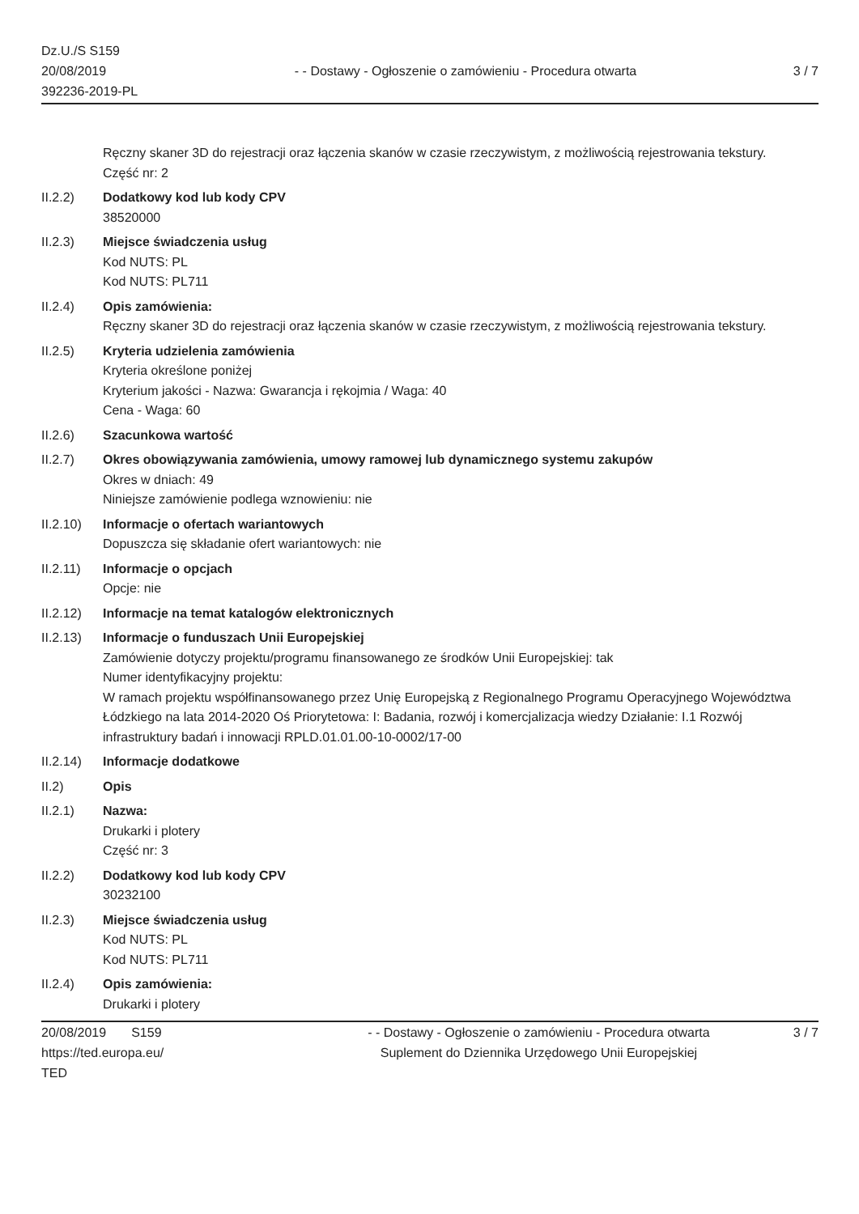Dz.U./S S159
20/08/2019
392236-2019-PL
- - Dostawy - Ogłoszenie o zamówieniu - Procedura otwarta
3 / 7
Ręczny skaner 3D do rejestracji oraz łączenia skanów w czasie rzeczywistym, z możliwością rejestrowania tekstury.
Część nr: 2
II.2.2) Dodatkowy kod lub kody CPV
38520000
II.2.3) Miejsce świadczenia usług
Kod NUTS: PL
Kod NUTS: PL711
II.2.4) Opis zamówienia:
Ręczny skaner 3D do rejestracji oraz łączenia skanów w czasie rzeczywistym, z możliwością rejestrowania tekstury.
II.2.5) Kryteria udzielenia zamówienia
Kryteria określone poniżej
Kryterium jakości - Nazwa: Gwarancja i rękojmia / Waga: 40
Cena - Waga: 60
II.2.6) Szacunkowa wartość
II.2.7) Okres obowiązywania zamówienia, umowy ramowej lub dynamicznego systemu zakupów
Okres w dniach: 49
Niniejsze zamówienie podlega wznowieniu: nie
II.2.10)
Informacje o ofertach wariantowych
Dopuszcza się składanie ofert wariantowych: nie
II.2.11)
Informacje o opcjach
Opcje: nie
II.2.12)
Informacje na temat katalogów elektronicznych
II.2.13)
Informacje o funduszach Unii Europejskiej
Zamówienie dotyczy projektu/programu finansowanego ze środków Unii Europejskiej: tak
Numer identyfikacyjny projektu:
W ramach projektu współfinansowanego przez Unię Europejską z Regionalnego Programu Operacyjnego Województwa Łódzkiego na lata 2014-2020 Oś Priorytetowa: I: Badania, rozwój i komercjalizacja wiedzy Działanie: I.1 Rozwój infrastruktury badań i innowacji RPLD.01.01.00-10-0002/17-00
II.2.14)
Informacje dodatkowe
II.2) Opis
II.2.1) Nazwa:
Drukarki i plotery
Część nr: 3
II.2.2) Dodatkowy kod lub kody CPV
30232100
II.2.3) Miejsce świadczenia usług
Kod NUTS: PL
Kod NUTS: PL711
II.2.4) Opis zamówienia:
Drukarki i plotery
20/08/2019 S159
https://ted.europa.eu/
TED
- - Dostawy - Ogłoszenie o zamówieniu - Procedura otwarta
Suplement do Dziennika Urzędowego Unii Europejskiej
3 / 7